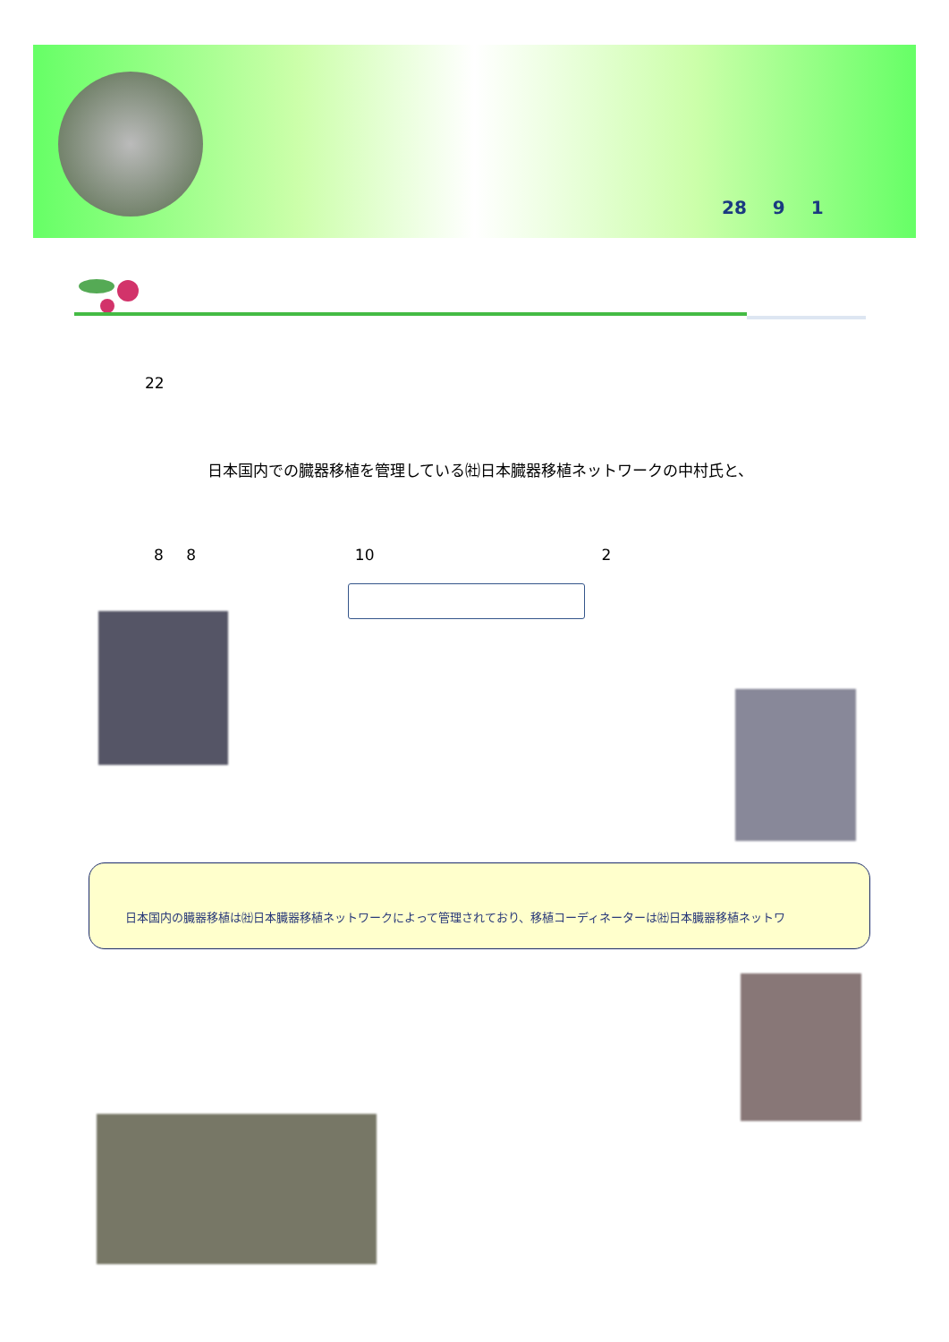28 9 1
22
日本国内での臓器移植を管理している㈳日本臓器移植ネットワークの中村氏と、
8 8 10 2
日本国内の臓器移植は㈳日本臓器移植ネットワークによって管理されており、移植コーディネーターは㈳日本臓器移植ネットワ